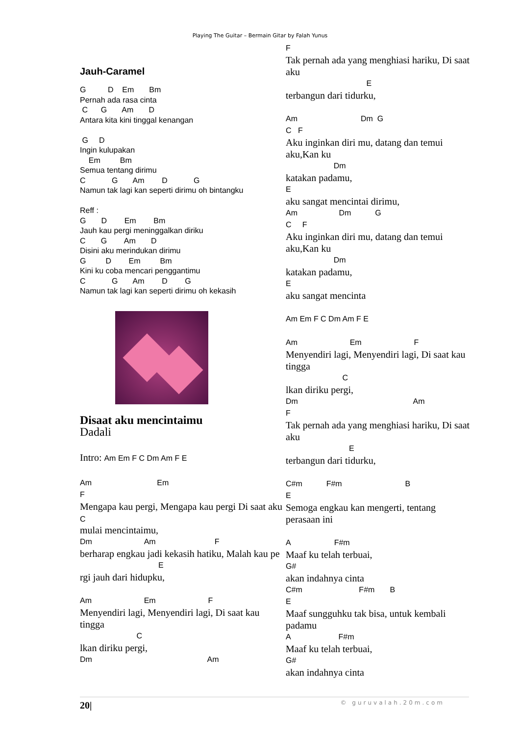Playing The Guitar – Bermain Gitar by Falah Yunus
Jauh-Caramel
G D Em Bm Pernah ada rasa cinta C G Am D Antara kita kini tinggal kenangan G D Ingin kulupakan Em Bm Semua tentang dirimu C G Am D G Namun tak lagi kan seperti dirimu oh bintangku Reff : G D Em Bm Jauh kau pergi meninggalkan diriku C G Am D Disini aku merindukan dirimu G D Em Bm Kini ku coba mencari penggantimu C G Am D G Namun tak lagi kan seperti dirimu oh kekasih
Disaat aku mencintaimu
Dadali
Intro: Am Em F C Dm Am F E
Am Em F
Mengapa kau pergi, Mengapa kau pergi Di saat aku C
mulai mencintaimu,
Dm Am F
berharap engkau jadi kekasih hatiku, Malah kau pe
E
rgi jauh dari hidupku,
Am Em F
Menyendiri lagi, Menyendiri lagi, Di saat kau tingga
C
lkan diriku pergi,
Dm Am
F
Tak pernah ada yang menghiasi hariku, Di saat aku
E
terbangun dari tidurku,
Am Dm G C F
Aku inginkan diri mu, datang dan temui aku,Kan ku
Dm
katakan padamu,
E
aku sangat mencintai dirimu,
Am Dm G C F
Aku inginkan diri mu, datang dan temui aku,Kan ku
Dm
katakan padamu,
E
aku sangat mencinta
Am Em F C Dm Am F E Am Em F
Menyendiri lagi, Menyendiri lagi, Di saat kau tingga
C
lkan diriku pergi,
Dm Am F
Tak pernah ada yang menghiasi hariku, Di saat aku
E
terbangun dari tidurku,
C#m F#m B E
Semoga engkau kan mengerti, tentang perasaan ini
A F#m
Maaf ku telah terbuai,
G#
akan indahnya cinta
C#m F#m B E
Maaf sungguhku tak bisa, untuk kembali padamu
A F#m
Maaf ku telah terbuai,
G#
akan indahnya cinta
20| © guruvalah.20m.com